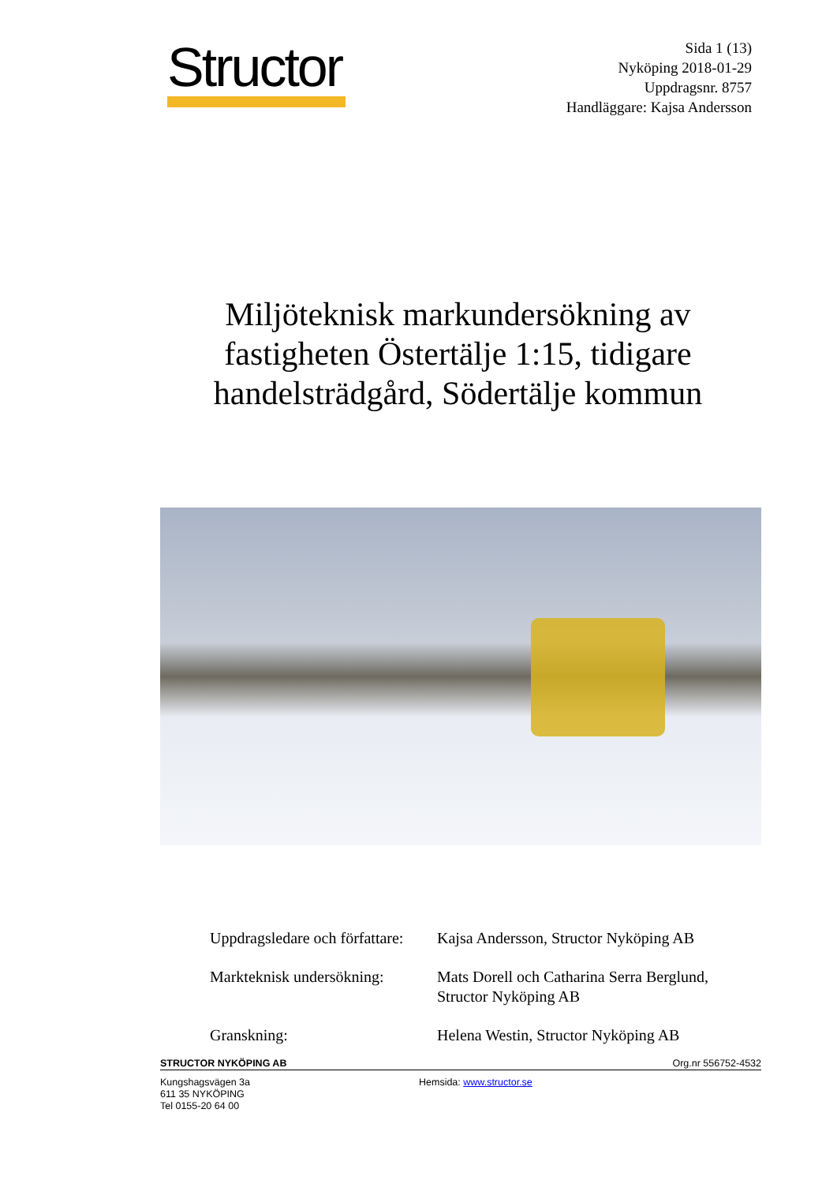Structor
Sida 1 (13)
Nyköping 2018-01-29
Uppdragsnr. 8757
Handläggare: Kajsa Andersson
Miljöteknisk markundersökning av fastigheten Östertälje 1:15, tidigare handelsträdgård, Södertälje kommun
Uppdragsledare och författare:
Kajsa Andersson, Structor Nyköping AB
Markteknisk undersökning:
Mats Dorell och Catharina Serra Berglund,
Structor Nyköping AB
Granskning: Helena Westin, Structor Nyköping AB
STRUCTOR NYKÖPING AB Org.nr 556752-4532
Kungshagsvägen 3a
611 35 NYKÖPING
Tel 0155-20 64 00
Hemsida: www.structor.se